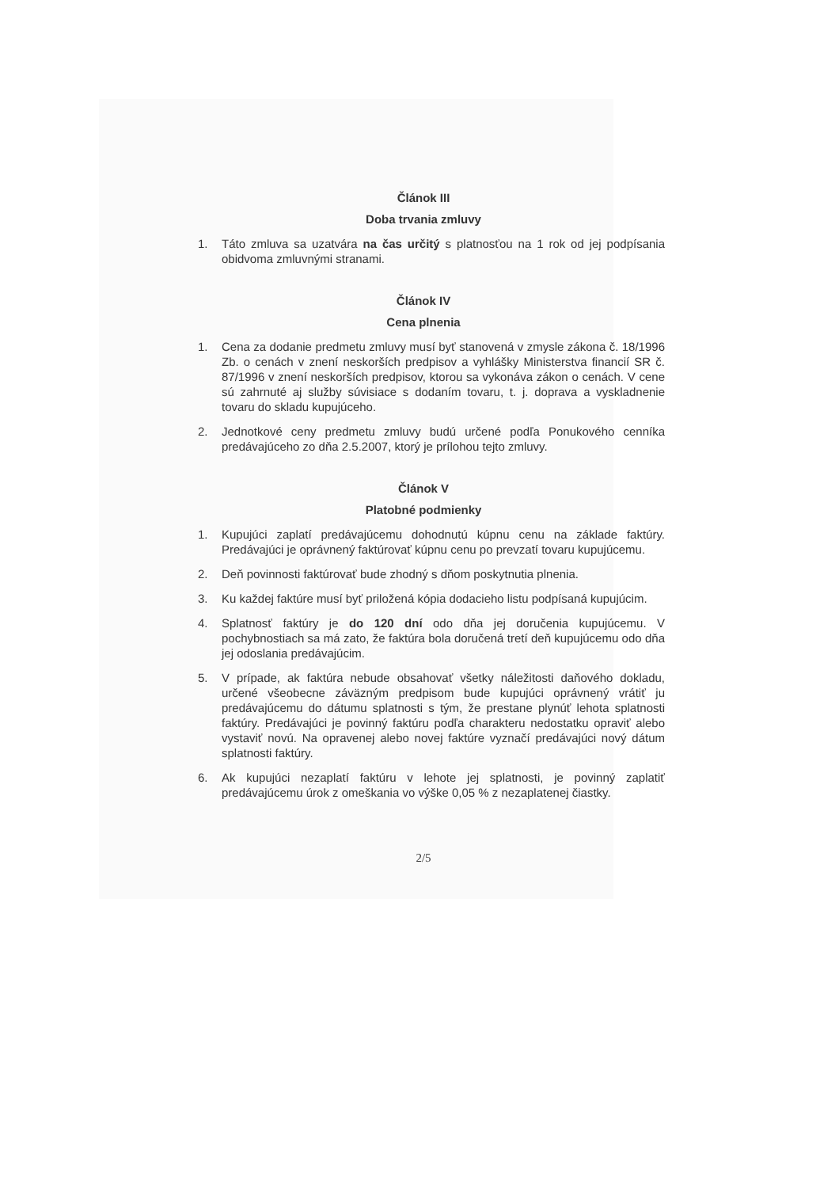Článok III
Doba trvania zmluvy
1. Táto zmluva sa uzatvára na čas určitý s platnosťou na 1 rok od jej podpísania obidvoma zmluvnými stranami.
Článok IV
Cena plnenia
1. Cena za dodanie predmetu zmluvy musí byť stanovená v zmysle zákona č. 18/1996 Zb. o cenách v znení neskorších predpisov a vyhlášky Ministerstva financií SR č. 87/1996 v znení neskorších predpisov, ktorou sa vykonáva zákon o cenách. V cene sú zahrnuté aj služby súvisiace s dodaním tovaru, t. j. doprava a vyskladnenie tovaru do skladu kupujúceho.
2. Jednotkové ceny predmetu zmluvy budú určené podľa Ponukového cenníka predávajúceho zo dňa 2.5.2007, ktorý je prílohou tejto zmluvy.
Článok V
Platobné podmienky
1. Kupujúci zaplatí predávajúcemu dohodnutú kúpnu cenu na základe faktúry. Predávajúci je oprávnený faktúrovať kúpnu cenu po prevzatí tovaru kupujúcemu.
2. Deň povinnosti faktúrovať bude zhodný s dňom poskytnutia plnenia.
3. Ku každej faktúre musí byť priložená kópia dodacieho listu podpísaná kupujúcim.
4. Splatnosť faktúry je do 120 dní odo dňa jej doručenia kupujúcemu. V pochybnostiach sa má zato, že faktúra bola doručená tretí deň kupujúcemu odo dňa jej odoslania predávajúcim.
5. V prípade, ak faktúra nebude obsahovať všetky náležitosti daňového dokladu, určené všeobecne záväzným predpisom bude kupujúci oprávnený vrátiť ju predávajúcemu do dátumu splatnosti s tým, že prestane plynúť lehota splatnosti faktúry. Predávajúci je povinný faktúru podľa charakteru nedostatku opraviť alebo vystaviť novú. Na opravenej alebo novej faktúre vyznačí predávajúci nový dátum splatnosti faktúry.
6. Ak kupujúci nezaplatí faktúru v lehote jej splatnosti, je povinný zaplatiť predávajúcemu úrok z omeškania vo výške 0,05 % z nezaplatenej čiastky.
2/5